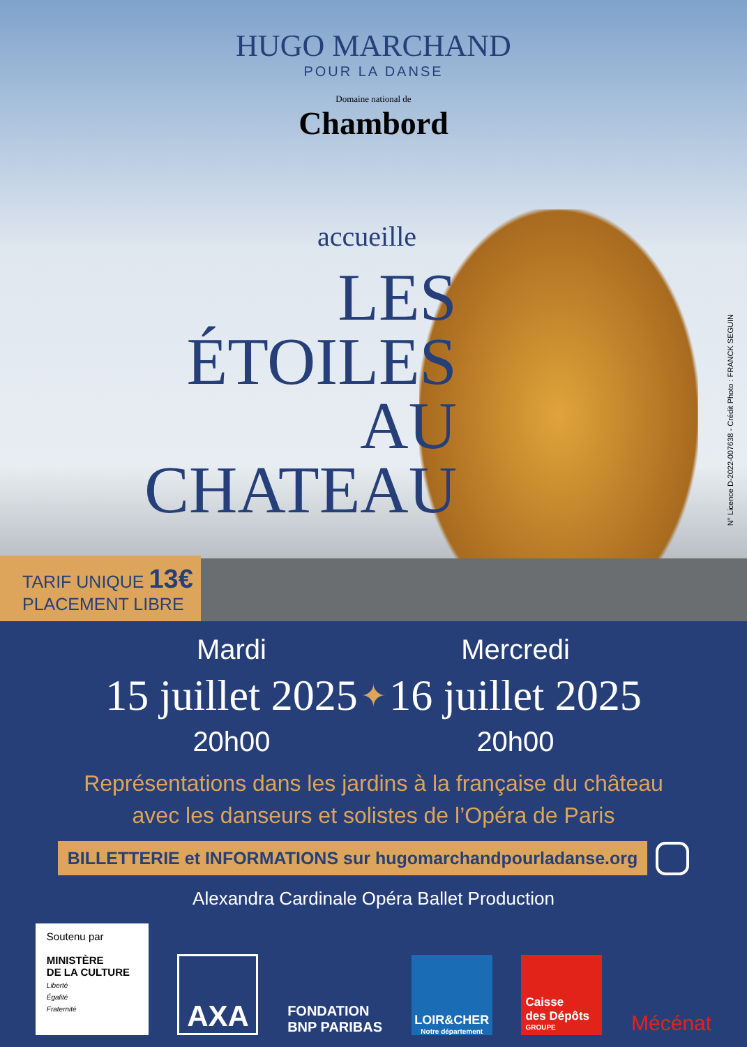HUGO MARCHAND
POUR LA DANSE
Domaine national de
Chambord
accueille
LES ÉTOILES
AU CHATEAU
N° Licence D-2022-007638 - Crédit Photo : FRANCK SEGUIN
TARIF UNIQUE 13€
PLACEMENT LIBRE
Mardi
15 juillet 2025
20h00
✦ Mercredi
16 juillet 2025
20h00
Représentations dans les jardins à la française du château
avec les danseurs et solistes de l’Opéra de Paris
BILLETTERIE et INFORMATIONS sur hugomarchandpourladanse.org
Alexandra Cardinale Opéra Ballet Production
Soutenu par
MINISTÈRE
DE LA CULTURE
Liberté
Égalité
Fraternité
AXA
FONDATION
BNP PARIBAS
LOIR&CHER
Notre département
Caisse
des Dépôts
GROUPE
Mécénat